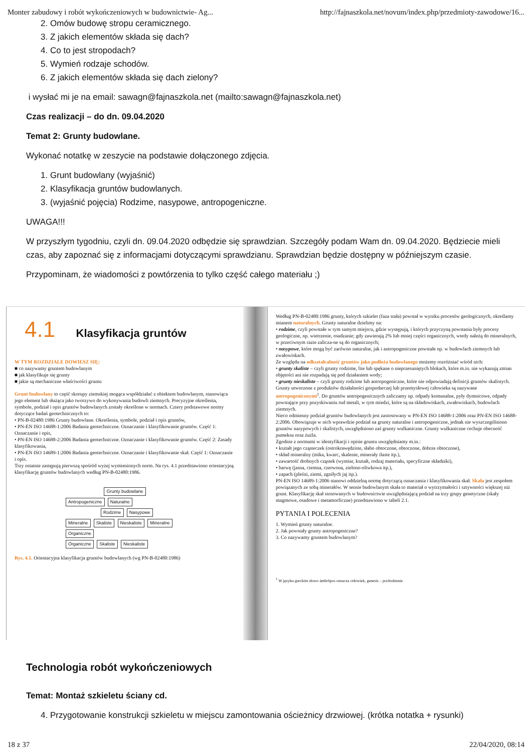Monter zabudowy i robót wykończeniowych w budownictwie- Ag... http://fajnaszkola.net/novum/index.php/przedmioty-zawodowe/16...
2. Omów budowę stropu ceramicznego.
3. Z jakich elementów składa się dach?
4. Co to jest stropodach?
5. Wymień rodzaje schodów.
6. Z jakich elementów składa się dach zielony?
i wysłać mi je na email: sawagn@fajnaszkola.net (mailto:sawagn@fajnaszkola.net)
Czas realizacji – do dn. 09.04.2020
Temat 2: Grunty budowlane.
Wykonać notatkę w zeszycie na podstawie dołączonego zdjęcia.
1. Grunt budowlany (wyjaśnić)
2. Klasyfikacja gruntów budowlanych.
3. (wyjaśnić pojęcia) Rodzime, nasypowe, antropogeniczne.
UWAGA!!!
W przyszłym tygodniu, czyli dn. 09.04.2020 odbędzie się sprawdzian. Szczegóły podam Wam dn. 09.04.2020. Będziecie mieli czas, aby zapoznać się z informacjami dotyczącymi sprawdzianu. Sprawdzian będzie dostępny w późniejszym czasie.
Przypominam, że wiadomości z powtórzenia to tylko część całego materiału ;)
4.1 Klasyfikacja gruntów
W TYM ROZDZIALE DOWIESZ SIĘ:
■ co nazywamy gruntem budowlanym
■ jak klasyfikuje się grunty
■ jakie są mechaniczne właściwości gruntu
Grunt budowlany to część skorupy ziemskiej mogąca współdziałać z obiektem budowlanym, stanowiąca jego element lub służąca jako tworzywo do wykonywania budowli ziemnych. Precyzyjne określenia, symbole, podział i opis gruntów budowlanych zostały określone w normach. Cztery podstawowe normy dotyczące badań geotechnicznych to:
• PN-B-02480:1986 Grunty budowlane. Określenia, symbole, podział i opis gruntów,
• PN-EN ISO 14688-1:2006 Badania geotechniczne. Oznaczanie i klasyfikowanie gruntów. Część 1: Oznaczanie i opis,
• PN-EN ISO 14688-2:2006 Badania geotechniczne. Oznaczanie i klasyfikowanie gruntów. Część 2: Zasady klasyfikowania,
• PN-EN ISO 14689-1:2006 Badania geotechniczne. Oznaczanie i klasyfikowanie skał. Część 1: Oznaczanie i opis.
Trzy ostatnie zastępują pierwszą spośród wyżej wymienionych norm. Na rys. 4.1 przedstawiono orientacyjną klasyfikację gruntów budowlanych według PN-B-02480:1986.
Grunty budowlane
Antropogeniczne Naturalne
Rodzime Nasypowe
Mineralne Skaliste Nieskaliste Mineralne Organiczne
Organiczne Skaliste Nieskaliste
Rys. 4.1. Orientacyjna klasyfikacja gruntów budowlanych (wg PN-B-02480:1986)
Według PN-B-02480:1986 grunty, których szkielet (faza stała) powstał w wyniku procesów geologicznych, określamy mianem naturalnych. Grunty naturalne dzielimy na:
• rodzime, czyli powstałe w tym samym miejscu, gdzie występują, i których przyczyną powstania były procesy geologiczne, np. wietrzenie, osadzanie; gdy zawierają 2% lub mniej części organicznych, wtedy należą do mineralnych, w przeciwnym razie zalicza-ne są do organicznych;
• nasypowe, które mogą być zarówno naturalne, jak i antropogeniczne powstałe np. w budowlach ziemnych lub zwałowiskach.
Ze względu na odkształcalność gruntów jako podłoża budowlanego możemy rozróżniać wśród nich:
• grunty skaliste – czyli grunty rodzime, lite lub spękane o nieprzesuniętych blokach, które m.in. nie wykazują zmian objętości ani nie rozpadają się pod działaniem wody;
• grunty nieskaliste – czyli grunty rodzime lub antropogeniczne, które nie odpowiadają definicji gruntów skalistych.
Grunty utworzone z produktów działalności gospodarczej lub przemysłowej człowieka są nazywane antropogenicznymi<sup>1</sup>. Do gruntów antropogenicznych zaliczamy np. odpady komunalne, pyły dymnicowe, odpady powstające przy pozyskiwaniu rud metali, w tym miedzi, które są na składowiskach, zwałowiskach, budowlach ziemnych.
Nieco odmienny podział gruntów budowlanych jest zastosowany w PN-EN ISO 14688-1:2006 oraz PN-EN ISO 14688-2:2006. Obowiązuje w nich wprawdzie podział na grunty naturalne i antropogeniczne, jednak nie wyszczególniono gruntów nasypowych i skalistych, uwzględniono zaś grunty wulkaniczne. Grunty wulkaniczne cechuje obecność pumeksu oraz żużla.
Zgodnie z normami w identyfikacji i opisie gruntu uwzględniamy m.in.:
• kształt jego cząsteczek (ostrokrawędziste, słabo obtoczone, obtoczone, dobrze obtoczone),
• skład mineralny (mika, kwarc, skalenie, minerały ilaste itp.),
• zawartość drobnych cząstek (wymiar, kształt, rodzaj materiału, specyficzne składniki),
• barwę (jasna, ciemna, czerwona, zielono-oliwkowa itp.),
• zapach (pleśni, ziemi, zgniłych jaj itp.).
PN-EN ISO 14689-1:2006 stanowi oddzielną normę dotyczącą oznaczania i klasyfikowania skał. Skała jest zespołem powiązanych ze sobą minerałów. W sensie budowlanym skała to materiał o wytrzymałości i sztywności większej niż grunt. Klasyfikację skał stosowanych w budownictwie uwzględniającą podział na trzy grupy genetyczne (skały magmowe, osadowe i metamorficzne) przedstawiono w tabeli 2.1.
PYTANIA I POLECENIA
1. Wymień grunty naturalne.
2. Jak powstały grunty antropogeniczne?
3. Co nazywamy gruntem budowlanym?
<sup>1</sup> W języku greckim słowo ánthrōpos oznacza człowiek, genesis – pochodzenie
Technologia robót wykończeniowych
Temat: Montaż szkieletu ściany cd.
4. Przygotowanie konstrukcji szkieletu w miejscu zamontowania ościeżnicy drzwiowej. (krótka notatka + rysunki)
18 z 37 22/04/2020, 08:14